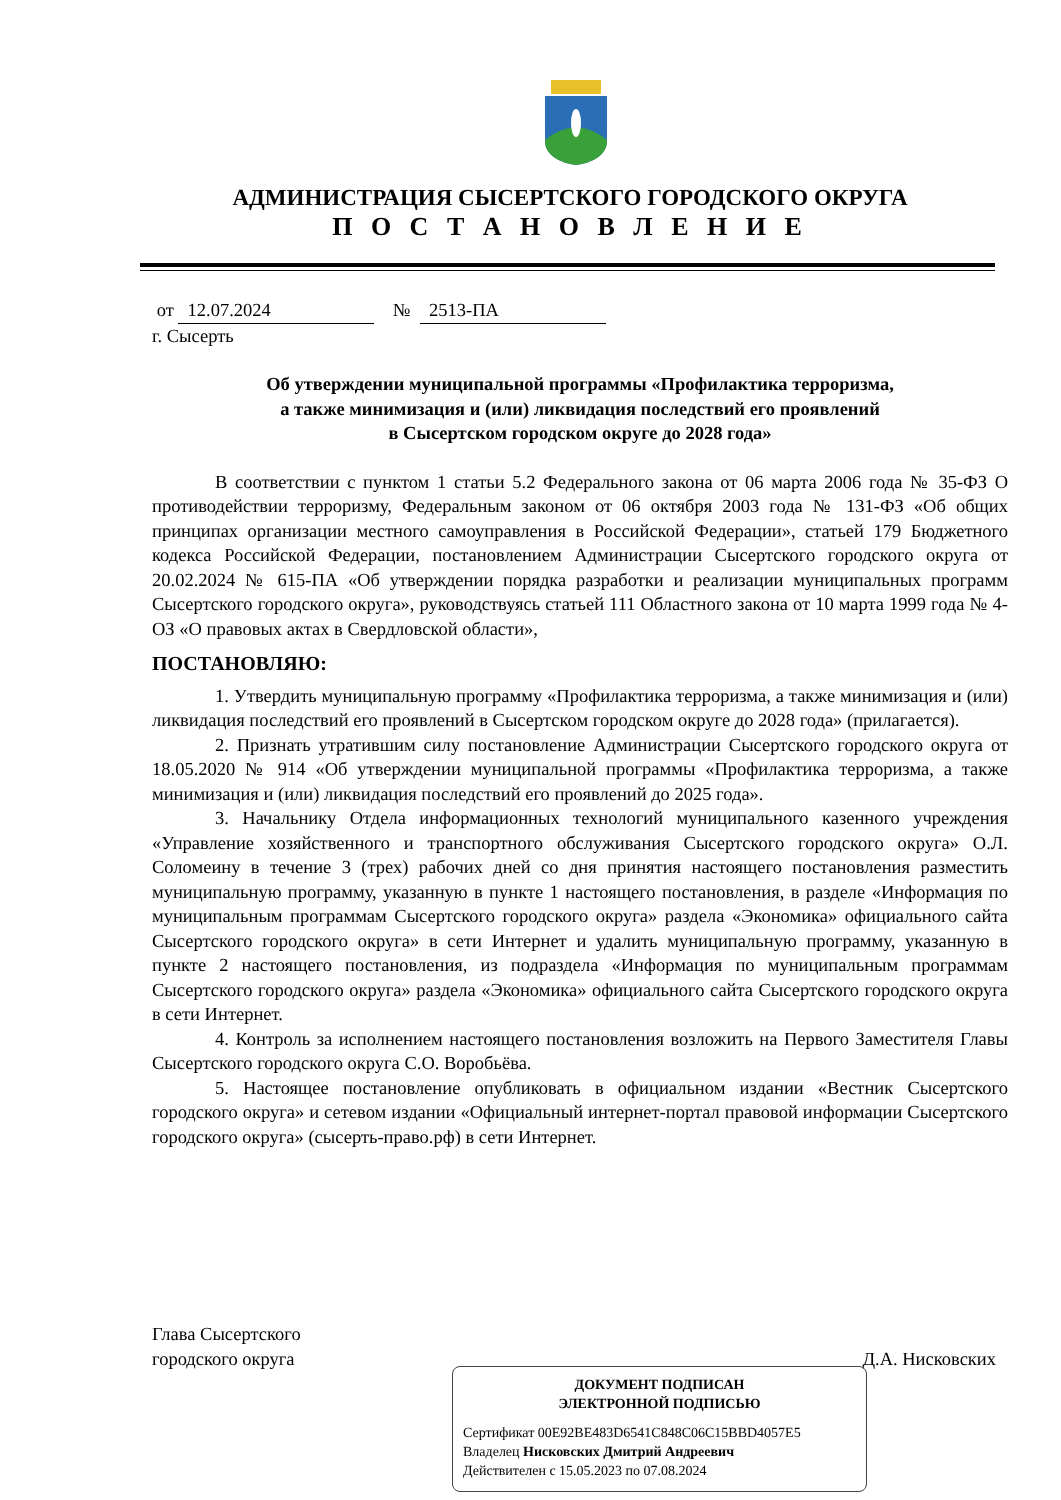АДМИНИСТРАЦИЯ СЫСЕРТСКОГО ГОРОДСКОГО ОКРУГА
П О С Т А Н О В Л Е Н И Е
от 12.07.2024 № 2513-ПА
г. Сысерть
Об утверждении муниципальной программы «Профилактика терроризма,
а также минимизация и (или) ликвидация последствий его проявлений
в Сысертском городском округе до 2028 года»
В соответствии с пунктом 1 статьи 5.2 Федерального закона от 06 марта 2006 года № 35-ФЗ О противодействии терроризму, Федеральным законом от 06 октября 2003 года № 131-ФЗ «Об общих принципах организации местного самоуправления в Российской Федерации», статьей 179 Бюджетного кодекса Российской Федерации, постановлением Администрации Сысертского городского округа от 20.02.2024 № 615-ПА «Об утверждении порядка разработки и реализации муниципальных программ Сысертского городского округа», руководствуясь статьей 111 Областного закона от 10 марта 1999 года № 4-ОЗ «О правовых актах в Свердловской области»,
ПОСТАНОВЛЯЮ:
1. Утвердить муниципальную программу «Профилактика терроризма, а также минимизация и (или) ликвидация последствий его проявлений в Сысертском городском округе до 2028 года» (прилагается).
2. Признать утратившим силу постановление Администрации Сысертского городского округа от 18.05.2020 № 914 «Об утверждении муниципальной программы «Профилактика терроризма, а также минимизация и (или) ликвидация последствий его проявлений до 2025 года».
3. Начальнику Отдела информационных технологий муниципального казенного учреждения «Управление хозяйственного и транспортного обслуживания Сысертского городского округа» О.Л. Соломеину в течение 3 (трех) рабочих дней со дня принятия настоящего постановления разместить муниципальную программу, указанную в пункте 1 настоящего постановления, в разделе «Информация по муниципальным программам Сысертского городского округа» раздела «Экономика» официального сайта Сысертского городского округа» в сети Интернет и удалить муниципальную программу, указанную в пункте 2 настоящего постановления, из подраздела «Информация по муниципальным программам Сысертского городского округа» раздела «Экономика» официального сайта Сысертского городского округа в сети Интернет.
4. Контроль за исполнением настоящего постановления возложить на Первого Заместителя Главы Сысертского городского округа С.О. Воробьёва.
5. Настоящее постановление опубликовать в официальном издании «Вестник Сысертского городского округа» и сетевом издании «Официальный интернет-портал правовой информации Сысертского городского округа» (сысерть-право.рф) в сети Интернет.
Глава Сысертского
городского округа Д.А. Нисковских
ДОКУМЕНТ ПОДПИСАН
ЭЛЕКТРОННОЙ ПОДПИСЬЮ
Сертификат 00E92BE483D6541C848C06C15BBD4057E5
Владелец Нисковских Дмитрий Андреевич
Действителен с 15.05.2023 по 07.08.2024